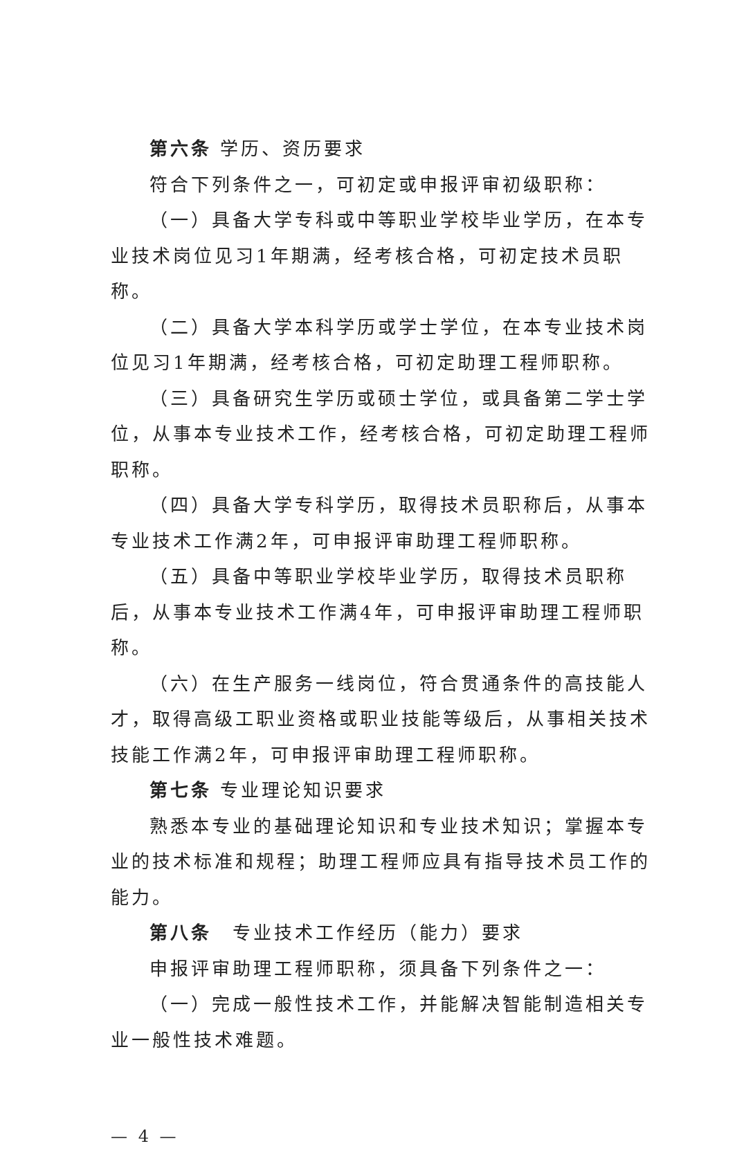第六条 学历、资历要求
符合下列条件之一，可初定或申报评审初级职称：
（一）具备大学专科或中等职业学校毕业学历，在本专业技术岗位见习1年期满，经考核合格，可初定技术员职称。
（二）具备大学本科学历或学士学位，在本专业技术岗位见习1年期满，经考核合格，可初定助理工程师职称。
（三）具备研究生学历或硕士学位，或具备第二学士学位，从事本专业技术工作，经考核合格，可初定助理工程师职称。
（四）具备大学专科学历，取得技术员职称后，从事本专业技术工作满2年，可申报评审助理工程师职称。
（五）具备中等职业学校毕业学历，取得技术员职称后，从事本专业技术工作满4年，可申报评审助理工程师职称。
（六）在生产服务一线岗位，符合贯通条件的高技能人才，取得高级工职业资格或职业技能等级后，从事相关技术技能工作满2年，可申报评审助理工程师职称。
第七条 专业理论知识要求
熟悉本专业的基础理论知识和专业技术知识；掌握本专业的技术标准和规程；助理工程师应具有指导技术员工作的能力。
第八条　专业技术工作经历（能力）要求
申报评审助理工程师职称，须具备下列条件之一：
（一）完成一般性技术工作，并能解决智能制造相关专业一般性技术难题。
— 4 —